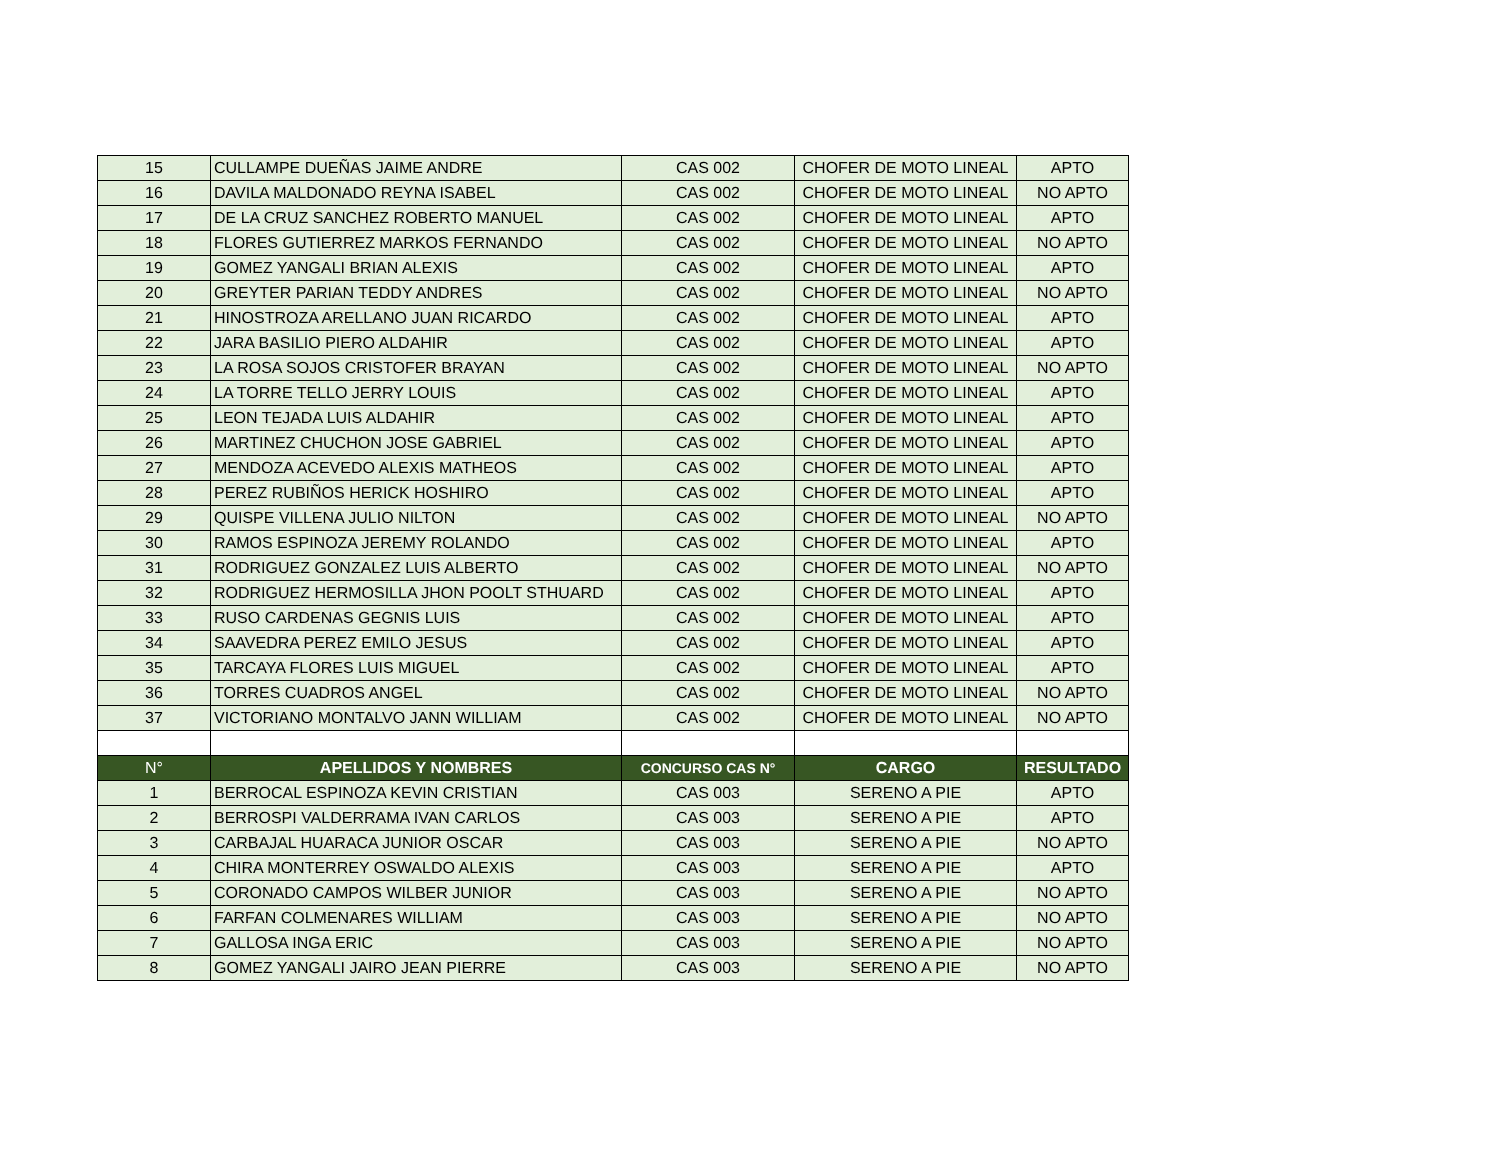| 15 | CULLAMPE DUEÑAS JAIME ANDRE | CAS 002 | CHOFER DE MOTO LINEAL | APTO |
| 16 | DAVILA MALDONADO REYNA ISABEL | CAS 002 | CHOFER DE MOTO LINEAL | NO APTO |
| 17 | DE LA CRUZ SANCHEZ ROBERTO MANUEL | CAS 002 | CHOFER DE MOTO LINEAL | APTO |
| 18 | FLORES GUTIERREZ MARKOS FERNANDO | CAS 002 | CHOFER DE MOTO LINEAL | NO APTO |
| 19 | GOMEZ YANGALI BRIAN ALEXIS | CAS 002 | CHOFER DE MOTO LINEAL | APTO |
| 20 | GREYTER PARIAN TEDDY ANDRES | CAS 002 | CHOFER DE MOTO LINEAL | NO APTO |
| 21 | HINOSTROZA ARELLANO JUAN RICARDO | CAS 002 | CHOFER DE MOTO LINEAL | APTO |
| 22 | JARA BASILIO PIERO ALDAHIR | CAS 002 | CHOFER DE MOTO LINEAL | APTO |
| 23 | LA ROSA SOJOS CRISTOFER BRAYAN | CAS 002 | CHOFER DE MOTO LINEAL | NO APTO |
| 24 | LA TORRE TELLO JERRY LOUIS | CAS 002 | CHOFER DE MOTO LINEAL | APTO |
| 25 | LEON TEJADA LUIS ALDAHIR | CAS 002 | CHOFER DE MOTO LINEAL | APTO |
| 26 | MARTINEZ CHUCHON JOSE GABRIEL | CAS 002 | CHOFER DE MOTO LINEAL | APTO |
| 27 | MENDOZA ACEVEDO ALEXIS MATHEOS | CAS 002 | CHOFER DE MOTO LINEAL | APTO |
| 28 | PEREZ RUBIÑOS HERICK HOSHIRO | CAS 002 | CHOFER DE MOTO LINEAL | APTO |
| 29 | QUISPE VILLENA JULIO NILTON | CAS 002 | CHOFER DE MOTO LINEAL | NO APTO |
| 30 | RAMOS ESPINOZA JEREMY ROLANDO | CAS 002 | CHOFER DE MOTO LINEAL | APTO |
| 31 | RODRIGUEZ GONZALEZ LUIS ALBERTO | CAS 002 | CHOFER DE MOTO LINEAL | NO APTO |
| 32 | RODRIGUEZ HERMOSILLA JHON POOLT STHUARD | CAS 002 | CHOFER DE MOTO LINEAL | APTO |
| 33 | RUSO CARDENAS GEGNIS LUIS | CAS 002 | CHOFER DE MOTO LINEAL | APTO |
| 34 | SAAVEDRA PEREZ EMILO JESUS | CAS 002 | CHOFER DE MOTO LINEAL | APTO |
| 35 | TARCAYA FLORES LUIS MIGUEL | CAS 002 | CHOFER DE MOTO LINEAL | APTO |
| 36 | TORRES CUADROS ANGEL | CAS 002 | CHOFER DE MOTO LINEAL | NO APTO |
| 37 | VICTORIANO MONTALVO JANN WILLIAM | CAS 002 | CHOFER DE MOTO LINEAL | NO APTO |
| N° | APELLIDOS Y NOMBRES | CONCURSO CAS N° | CARGO | RESULTADO |
| 1 | BERROCAL ESPINOZA KEVIN CRISTIAN | CAS 003 | SERENO A PIE | APTO |
| 2 | BERROSPI VALDERRAMA IVAN CARLOS | CAS 003 | SERENO A PIE | APTO |
| 3 | CARBAJAL HUARACA JUNIOR OSCAR | CAS 003 | SERENO A PIE | NO APTO |
| 4 | CHIRA MONTERREY OSWALDO ALEXIS | CAS 003 | SERENO A PIE | APTO |
| 5 | CORONADO CAMPOS WILBER JUNIOR | CAS 003 | SERENO A PIE | NO APTO |
| 6 | FARFAN COLMENARES WILLIAM | CAS 003 | SERENO A PIE | NO APTO |
| 7 | GALLOSA INGA ERIC | CAS 003 | SERENO A PIE | NO APTO |
| 8 | GOMEZ YANGALI JAIRO JEAN PIERRE | CAS 003 | SERENO A PIE | NO APTO |